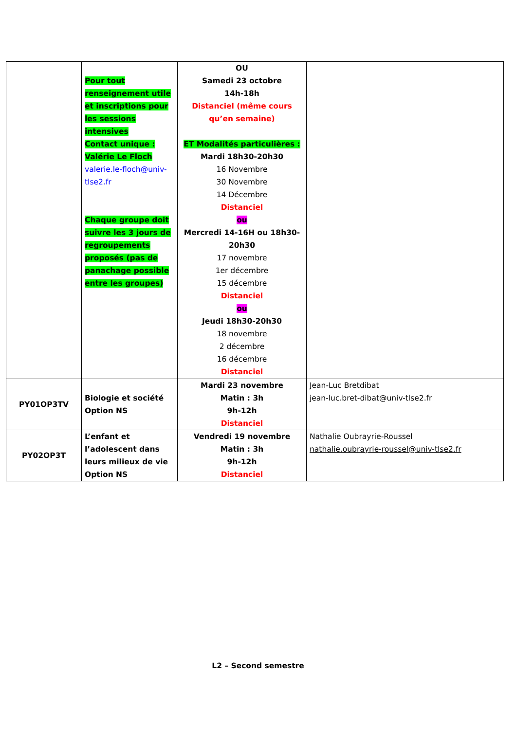| | Pour tout renseignement utile et inscriptions pour les sessions intensives Contact unique : Valérie Le Floch valerie.le-floch@univ-tlse2.fr Chaque groupe doit suivre les 3 jours de regroupements proposés (pas de panachage possible entre les groupes) | OU Samedi 23 octobre 14h-18h Distanciel (même cours qu’en semaine) ET Modalités particulières : Mardi 18h30-20h30 16 Novembre 30 Novembre 14 Décembre Distanciel ou Mercredi 14-16H ou 18h30-20h30 17 novembre 1er décembre 15 décembre Distanciel ou Jeudi 18h30-20h30 18 novembre 2 décembre 16 décembre Distanciel | |
| PY01OP3TV | Biologie et société Option NS | Mardi 23 novembre Matin : 3h 9h-12h Distanciel | Jean-Luc Bretdibat jean-luc.bret-dibat@univ-tlse2.fr |
| PY02OP3T | L’enfant et l’adolescent dans leurs milieux de vie Option NS | Vendredi 19 novembre Matin : 3h 9h-12h Distanciel | Nathalie Oubrayrie-Roussel nathalie.oubrayrie-roussel@univ-tlse2.fr |
L2 – Second semestre